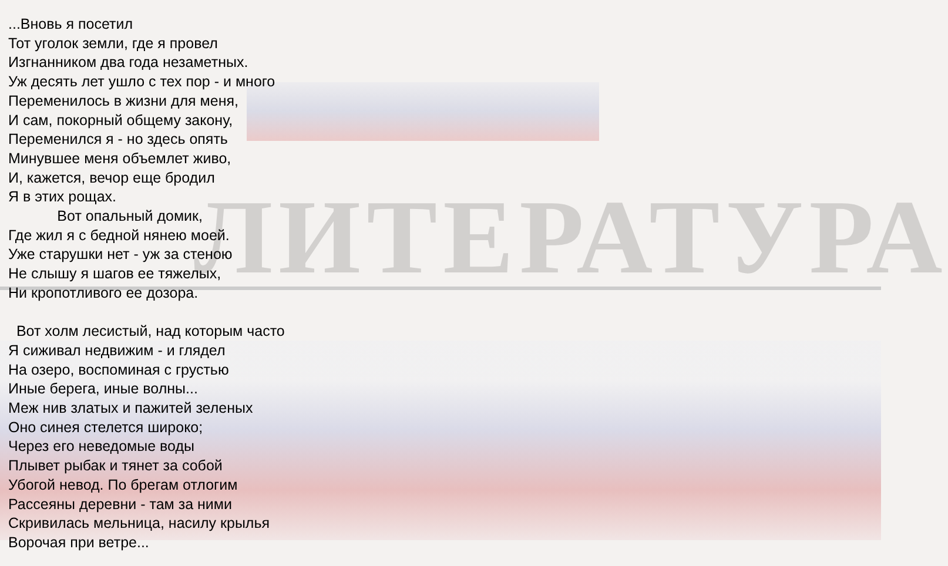ЛИТЕРАТУРА
...Вновь я посетил
Тот уголок земли, где я провел
Изгнанником два года незаметных.
Уж десять лет ушло с тех пор - и много
Переменилось в жизни для меня,
И сам, покорный общему закону,
Переменился я - но здесь опять
Минувшее меня объемлет живо,
И, кажется, вечор еще бродил
Я в этих рощах.
Вот опальный домик,
Где жил я с бедной нянею моей.
Уже старушки нет - уж за стеною
Не слышу я шагов ее тяжелых,
Ни кропотливого ее дозора.
Вот холм лесистый, над которым часто
Я сиживал недвижим - и глядел
На озеро, воспоминая с грустью
Иные берега, иные волны...
Меж нив златых и пажитей зеленых
Оно синея стелется широко;
Через его неведомые воды
Плывет рыбак и тянет за собой
Убогой невод. По брегам отлогим
Рассеяны деревни - там за ними
Скривилась мельница, насилу крылья
Ворочая при ветре...